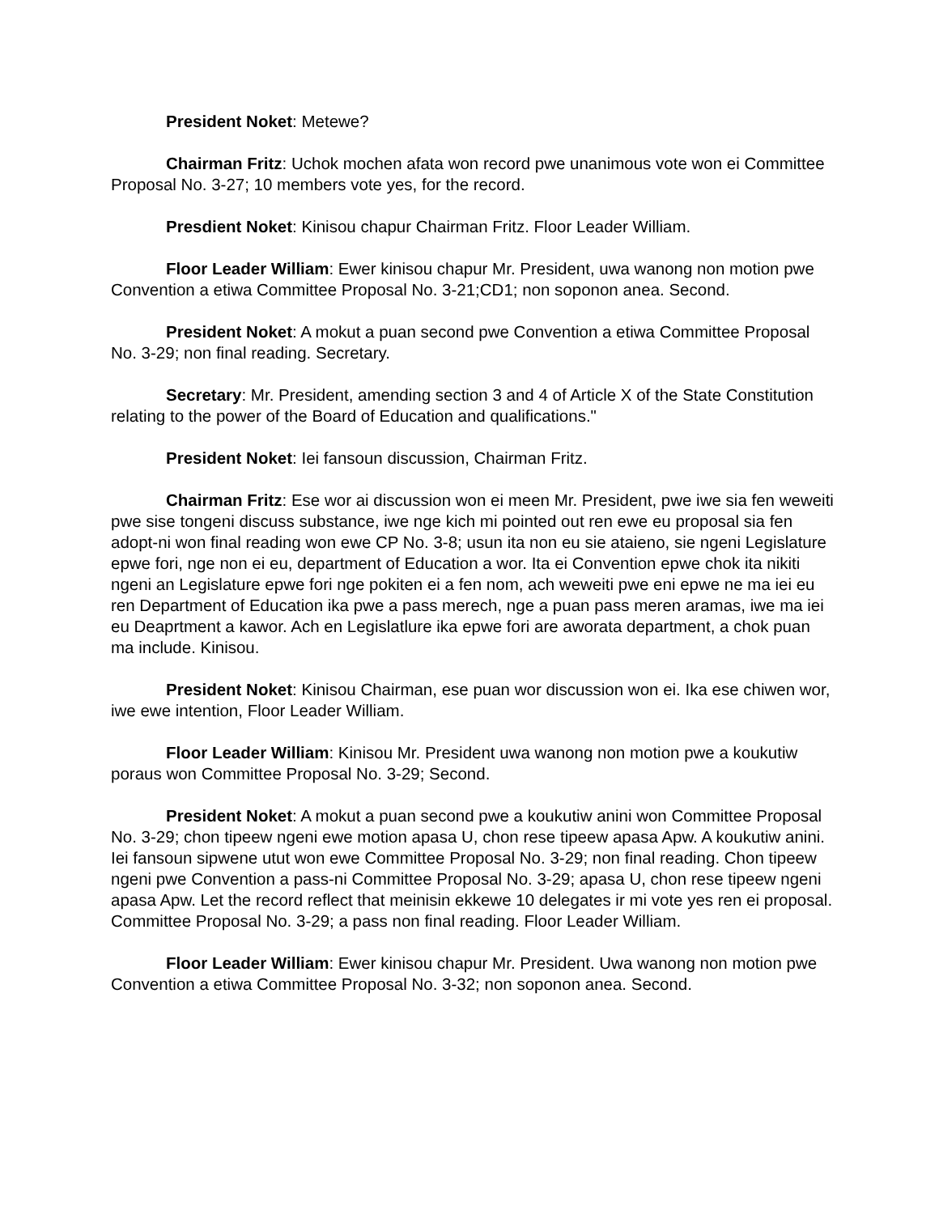President Noket: Metewe?
Chairman Fritz: Uchok mochen afata won record pwe unanimous vote won ei Committee Proposal No. 3-27; 10 members vote yes, for the record.
Presdient Noket: Kinisou chapur Chairman Fritz. Floor Leader William.
Floor Leader William: Ewer kinisou chapur Mr. President, uwa wanong non motion pwe Convention a etiwa Committee Proposal No. 3-21;CD1; non soponon anea. Second.
President Noket: A mokut a puan second pwe Convention a etiwa Committee Proposal No. 3-29; non final reading. Secretary.
Secretary: Mr. President, amending section 3 and 4 of Article X of the State Constitution relating to the power of the Board of Education and qualifications."
President Noket: Iei fansoun discussion, Chairman Fritz.
Chairman Fritz: Ese wor ai discussion won ei meen Mr. President, pwe iwe sia fen weweiti pwe sise tongeni discuss substance, iwe nge kich mi pointed out ren ewe eu proposal sia fen adopt-ni won final reading won ewe CP No. 3-8; usun ita non eu sie ataieno, sie ngeni Legislature epwe fori, nge non ei eu, department of Education a wor. Ita ei Convention epwe chok ita nikiti ngeni an Legislature epwe fori nge pokiten ei a fen nom, ach weweiti pwe eni epwe ne ma iei eu ren Department of Education ika pwe a pass merech, nge a puan pass meren aramas, iwe ma iei eu Deaprtment a kawor. Ach en Legislatlure ika epwe fori are aworata department, a chok puan ma include. Kinisou.
President Noket: Kinisou Chairman, ese puan wor discussion won ei. Ika ese chiwen wor, iwe ewe intention, Floor Leader William.
Floor Leader William: Kinisou Mr. President uwa wanong non motion pwe a koukutiw poraus won Committee Proposal No. 3-29; Second.
President Noket: A mokut a puan second pwe a koukutiw anini won Committee Proposal No. 3-29; chon tipeew ngeni ewe motion apasa U, chon rese tipeew apasa Apw. A koukutiw anini. Iei fansoun sipwene utut won ewe Committee Proposal No. 3-29; non final reading. Chon tipeew ngeni pwe Convention a pass-ni Committee Proposal No. 3-29; apasa U, chon rese tipeew ngeni apasa Apw. Let the record reflect that meinisin ekkewe 10 delegates ir mi vote yes ren ei proposal. Committee Proposal No. 3-29; a pass non final reading. Floor Leader William.
Floor Leader William: Ewer kinisou chapur Mr. President. Uwa wanong non motion pwe Convention a etiwa Committee Proposal No. 3-32; non soponon anea. Second.